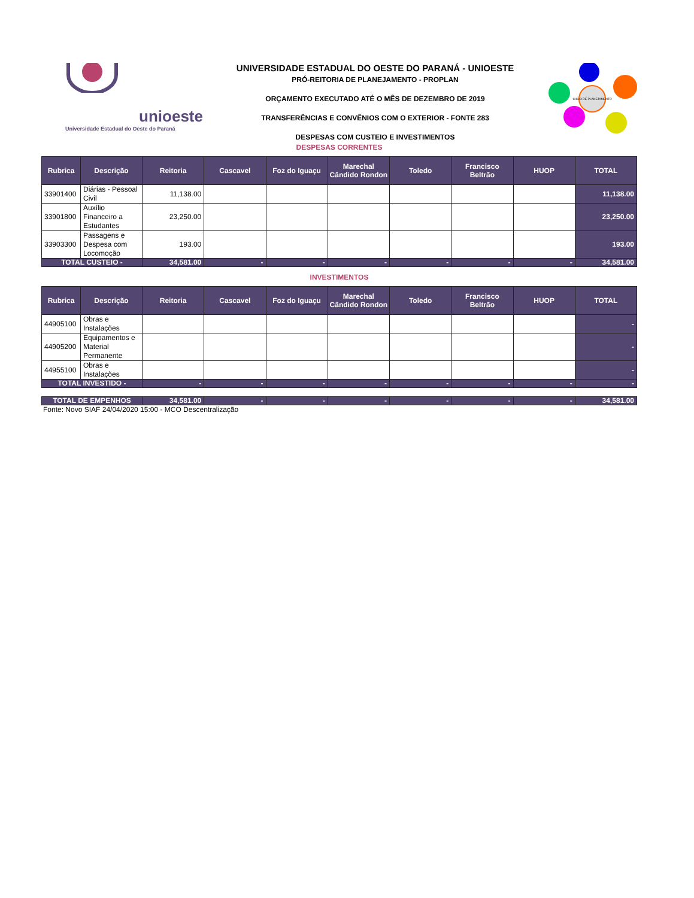unioeste
Universidade Estadual do Oeste do Paraná
UNIVERSIDADE ESTADUAL DO OESTE DO PARANÁ - UNIOESTE
PRÓ-REITORIA DE PLANEJAMENTO - PROPLAN
ORÇAMENTO EXECUTADO ATÉ O MÊS DE DEZEMBRO DE 2019
TRANSFERÊNCIAS E CONVÊNIOS COM O EXTERIOR - FONTE 283
DESPESAS COM CUSTEIO E INVESTIMENTOS
CICLO DE PLANEJAMENTO
DESPESAS CORRENTES
| Rubrica | Descrição | Reitoria | Cascavel | Foz do Iguaçu | Marechal Cândido Rondon | Toledo | Francisco Beltrão | HUOP | TOTAL |
| --- | --- | --- | --- | --- | --- | --- | --- | --- | --- |
| 33901400 | Diárias - Pessoal Civil | 11,138.00 | | | | | | | 11,138.00 |
| 33901800 | Auxílio Financeiro a Estudantes | 23,250.00 | | | | | | | 23,250.00 |
| 33903300 | Passagens e Despesa com Locomoção | 193.00 | | | | | | | 193.00 |
| TOTAL CUSTEIO - | | 34,581.00 | - | - | - | - | - | - | 34,581.00 |
INVESTIMENTOS
| Rubrica | Descrição | Reitoria | Cascavel | Foz do Iguaçu | Marechal Cândido Rondon | Toledo | Francisco Beltrão | HUOP | TOTAL |
| --- | --- | --- | --- | --- | --- | --- | --- | --- | --- |
| 44905100 | Obras e Instalações | | | | | | | | - |
| 44905200 | Equipamentos e Material Permanente | | | | | | | | - |
| 44955100 | Obras e Instalações | | | | | | | | - |
| TOTAL INVESTIDO - | | - | - | - | - | - | - | - | - |
| TOTAL DE EMPENHOS | 34,581.00 | - | - | - | - | - | - | 34,581.00 |
Fonte: Novo SIAF 24/04/2020 15:00 - MCO Descentralização